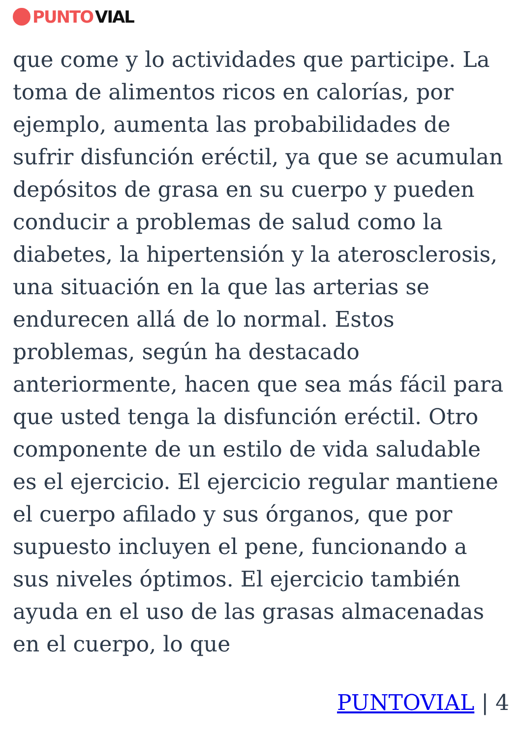PUNTO VIAL
que come y lo actividades que participe. La toma de alimentos ricos en calorías, por ejemplo, aumenta las probabilidades de sufrir disfunción eréctil, ya que se acumulan depósitos de grasa en su cuerpo y pueden conducir a problemas de salud como la diabetes, la hipertensión y la aterosclerosis, una situación en la que las arterias se endurecen allá de lo normal. Estos problemas, según ha destacado anteriormente, hacen que sea más fácil para que usted tenga la disfunción eréctil. Otro componente de un estilo de vida saludable es el ejercicio. El ejercicio regular mantiene el cuerpo afilado y sus órganos, que por supuesto incluyen el pene, funcionando a sus niveles óptimos. El ejercicio también ayuda en el uso de las grasas almacenadas en el cuerpo, lo que
PUNTOVIAL | 4